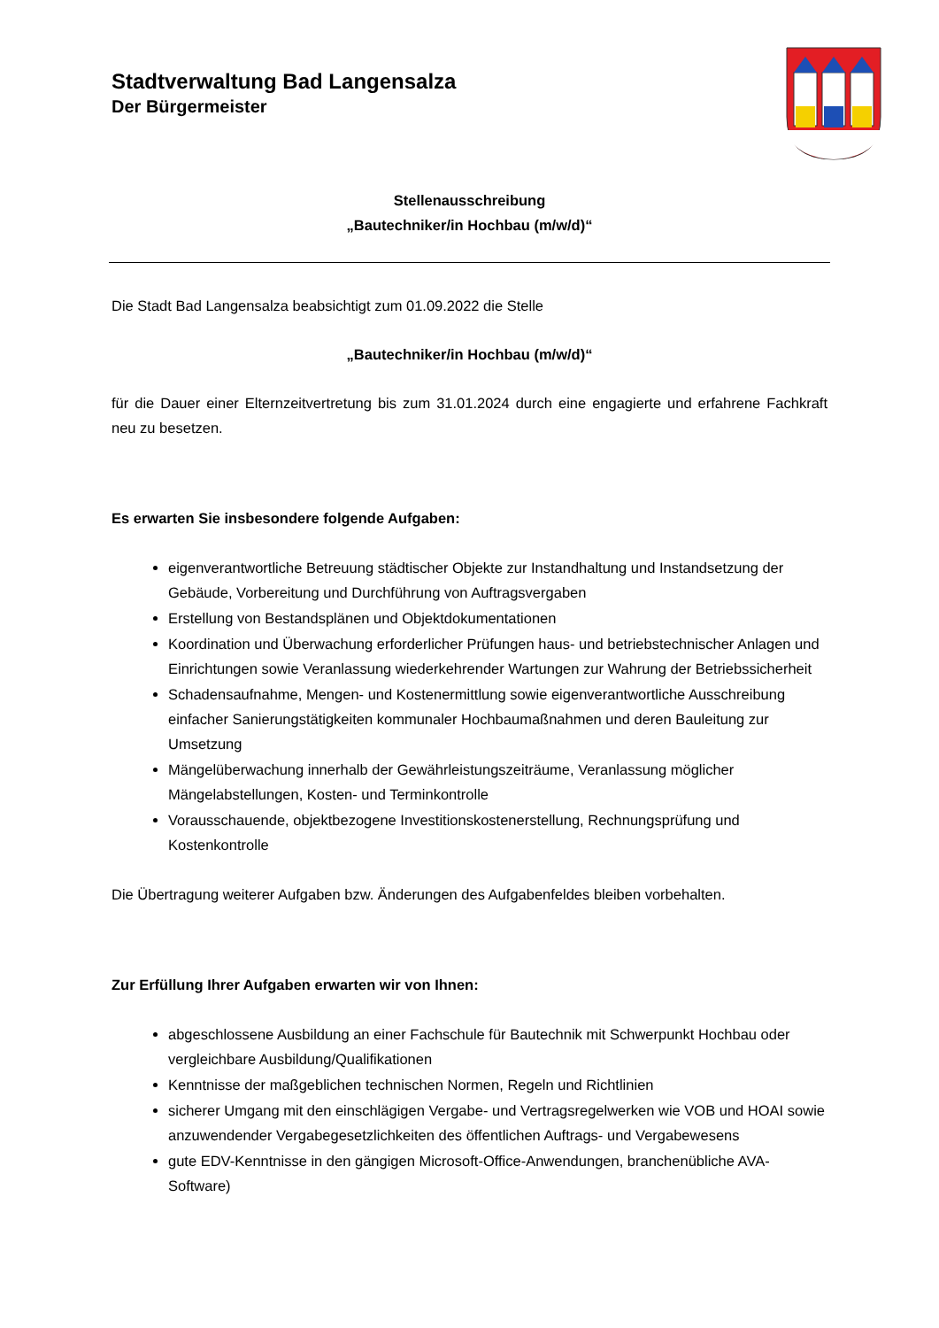Stadtverwaltung Bad Langensalza
Der Bürgermeister
Stellenausschreibung
„Bautechniker/in Hochbau (m/w/d)“
Die Stadt Bad Langensalza beabsichtigt zum 01.09.2022 die Stelle
„Bautechniker/in Hochbau (m/w/d)“
für die Dauer einer Elternzeitvertretung bis zum 31.01.2024 durch eine engagierte und erfahrene Fachkraft neu zu besetzen.
Es erwarten Sie insbesondere folgende Aufgaben:
eigenverantwortliche Betreuung städtischer Objekte zur Instandhaltung und Instandsetzung der Gebäude, Vorbereitung und Durchführung von Auftragsvergaben
Erstellung von Bestandsplänen und Objektdokumentationen
Koordination und Überwachung erforderlicher Prüfungen haus- und betriebstechnischer Anlagen und Einrichtungen sowie Veranlassung wiederkehrender Wartungen zur Wahrung der Betriebssicherheit
Schadensaufnahme, Mengen- und Kostenermittlung sowie eigenverantwortliche Ausschreibung einfacher Sanierungstätigkeiten kommunaler Hochbaumaßnahmen und deren Bauleitung zur Umsetzung
Mängelüberwachung innerhalb der Gewährleistungszeiträume, Veranlassung möglicher Mängelabstellungen, Kosten- und Terminkontrolle
Vorausschauende, objektbezogene Investitionskostenerstellung, Rechnungsprüfung und Kostenkontrolle
Die Übertragung weiterer Aufgaben bzw. Änderungen des Aufgabenfeldes bleiben vorbehalten.
Zur Erfüllung Ihrer Aufgaben erwarten wir von Ihnen:
abgeschlossene Ausbildung an einer Fachschule für Bautechnik mit Schwerpunkt Hochbau oder vergleichbare Ausbildung/Qualifikationen
Kenntnisse der maßgeblichen technischen Normen, Regeln und Richtlinien
sicherer Umgang mit den einschlägigen Vergabe- und Vertragsregelwerken wie VOB und HOAI sowie anzuwendender Vergabegesetzlichkeiten des öffentlichen Auftrags- und Vergabewesens
gute EDV-Kenntnisse in den gängigen Microsoft-Office-Anwendungen, branchenübliche AVA-Software)